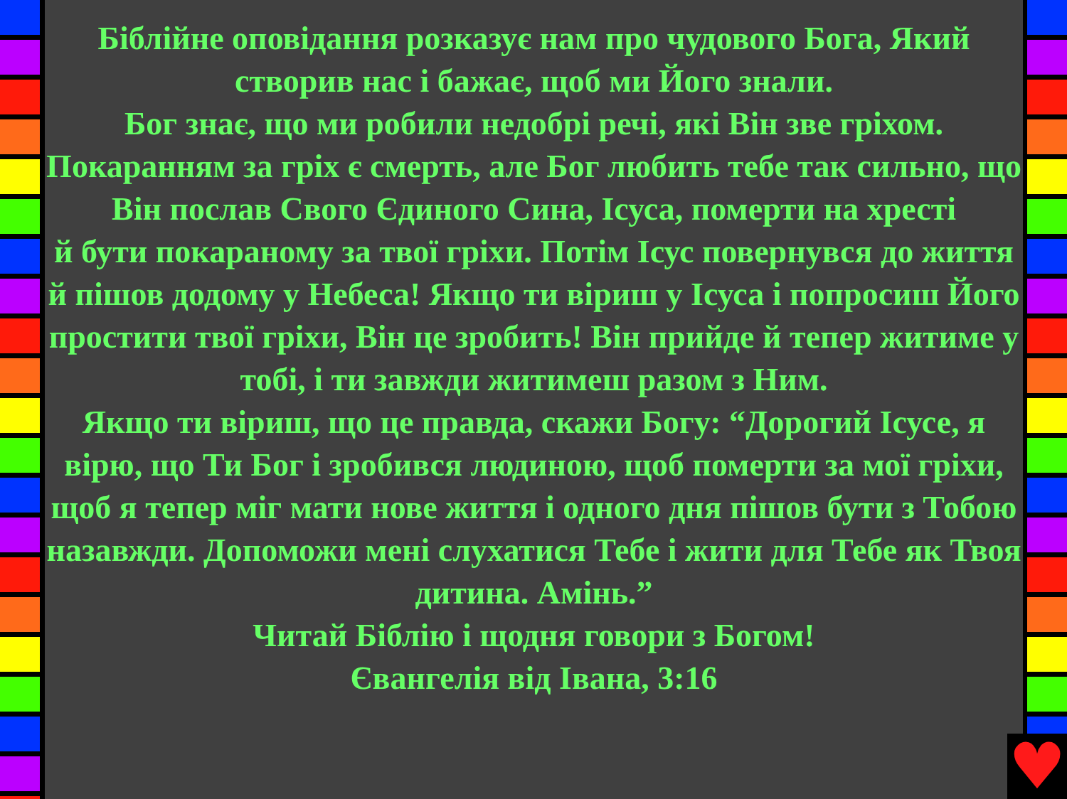Біблійне оповідання розказує нам про чудового Бога, Який створив нас і бажає, щоб ми Його знали.
Бог знає, що ми робили недобрі речі, які Він зве гріхом.
Покаранням за гріх є смерть, але Бог любить тебе так сильно, що Він послав Свого Єдиного Сина, Ісуса, померти на хресті
й бути покараному за твої гріхи. Потім Ісус повернувся до життя й пішов додому у Небеса! Якщо ти віриш у Ісуса і попросиш Його простити твої гріхи, Він це зробить! Він прийде й тепер житиме у тобі, і ти завжди житимеш разом з Ним.
Якщо ти віриш, що це правда, скажи Богу: “Дорогий Ісусе, я вірю, що Ти Бог і зробився людиною, щоб померти за мої гріхи, щоб я тепер міг мати нове життя і одного дня пішов бути з Тобою назавжди. Допоможи мені слухатися Тебе і жити для Тебе як Твоя дитина. Амінь.”
Читай Біблію і щодня говори з Богом!
Євангелія від Івана, 3:16
♥